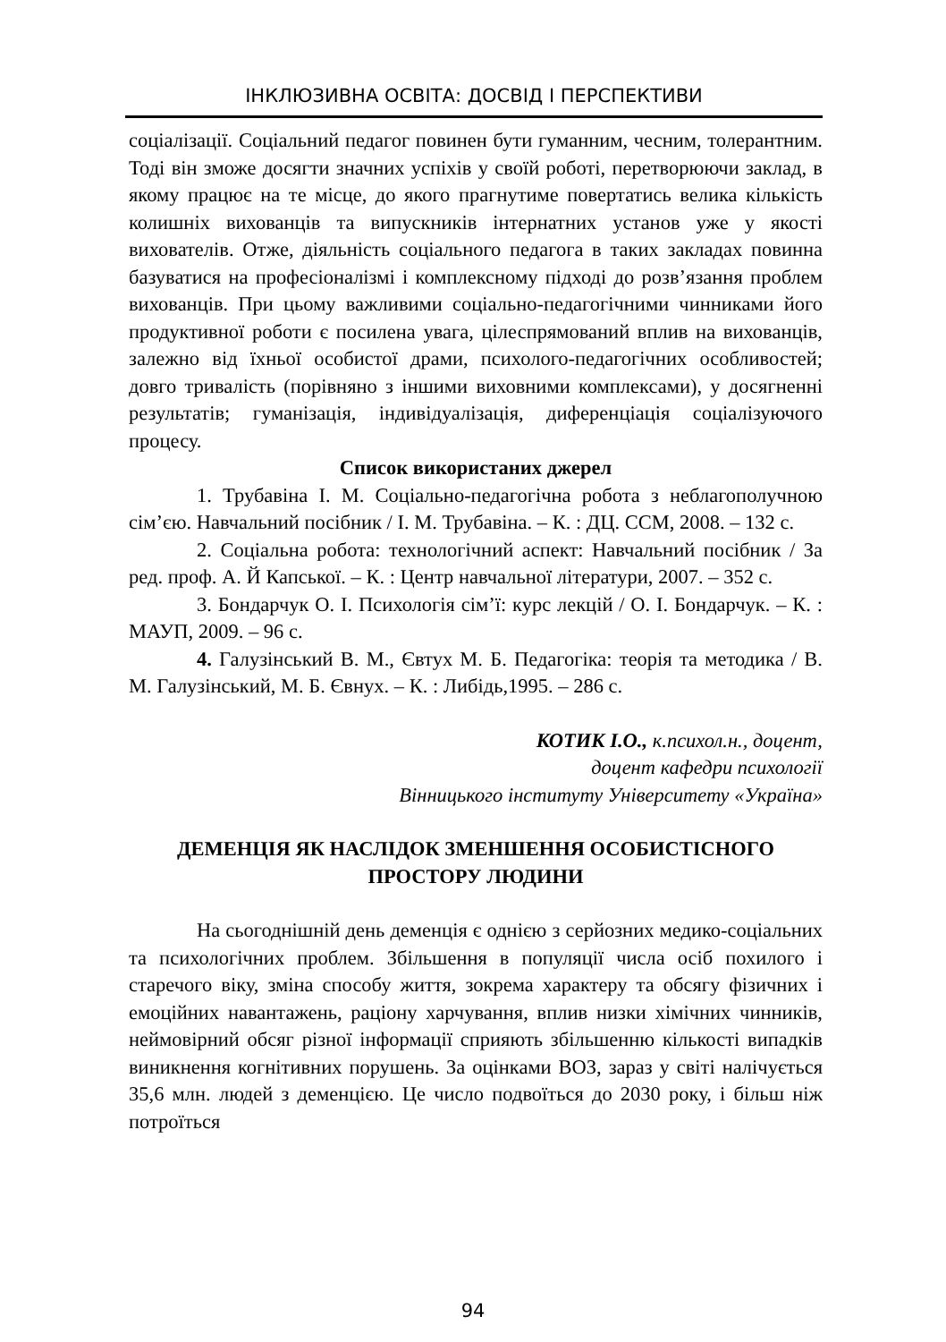ІНКЛЮЗИВНА ОСВІТА: ДОСВІД І ПЕРСПЕКТИВИ
соціалізації. Соціальний педагог повинен бути гуманним, чесним, толерантним. Тоді він зможе досягти значних успіхів у своїй роботі, перетворюючи заклад, в якому працює на те місце, до якого прагнутиме повертатись велика кількість колишніх вихованців та випускників інтернатних установ уже у якості вихователів. Отже, діяльність соціального педагога в таких закладах повинна базуватися на професіоналізмі і комплексному підході до розв’язання проблем вихованців. При цьому важливими соціально-педагогічними чинниками його продуктивної роботи є посилена увага, цілеспрямований вплив на вихованців, залежно від їхньої особистої драми, психолого-педагогічних особливостей; довго тривалість (порівняно з іншими виховними комплексами), у досягненні результатів; гуманізація, індивідуалізація, диференціація соціалізуючого процесу.
Список використаних джерел
1. Трубавіна І. М. Соціально-педагогічна робота з неблагополучною сім’єю. Навчальний посібник / І. М. Трубавіна. – К. : ДЦ. ССМ, 2008. – 132 с.
2. Соціальна робота: технологічний аспект: Навчальний посібник / За ред. проф. А. Й Капської. – К. : Центр навчальної літератури, 2007. – 352 с.
3. Бондарчук О. І. Психологія сім’ї: курс лекцій / О. І. Бондарчук. – К. : МАУП, 2009. – 96 с.
4. Галузінський В. М., Євтух М. Б. Педагогіка: теорія та методика / В. М. Галузінський, М. Б. Євнух. – К. : Либідь,1995. – 286 с.
КОТИК І.О., к.психол.н., доцент,
доцент кафедри психології
Вінницького інституту Університету «Україна»
ДЕМЕНЦІЯ ЯК НАСЛІДОК ЗМЕНШЕННЯ ОСОБИСТІСНОГО ПРОСТОРУ ЛЮДИНИ
На сьогоднішній день деменція є однією з серйозних медико-соціальних та психологічних проблем. Збільшення в популяції числа осіб похилого і старечого віку, зміна способу життя, зокрема характеру та обсягу фізичних і емоційних навантажень, раціону харчування, вплив низки хімічних чинників, неймовірний обсяг різної інформації сприяють збільшенню кількості випадків виникнення когнітивних порушень. За оцінками ВОЗ, зараз у світі налічується 35,6 млн. людей з деменцією. Це число подвоїться до 2030 року, і більш ніж потроїться
94